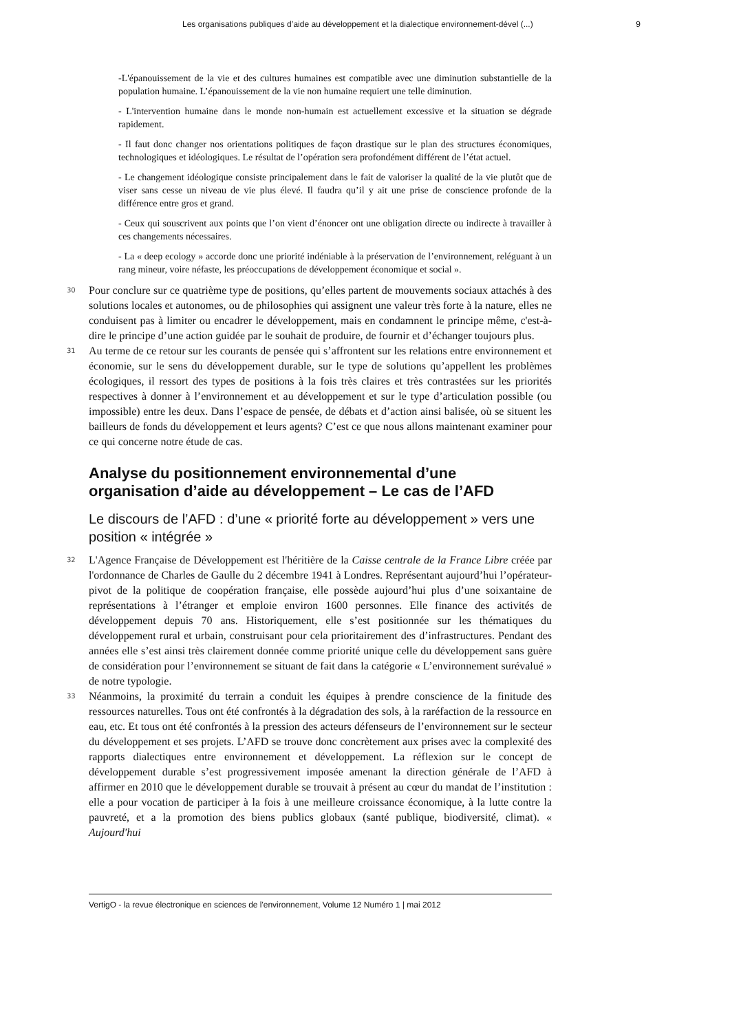Les organisations publiques d’aide au développement et la dialectique environnement-dével (...) 9
-L'épanouissement de la vie et des cultures humaines est compatible avec une diminution substantielle de la population humaine. L’épanouissement de la vie non humaine requiert une telle diminution.
- L'intervention humaine dans le monde non-humain est actuellement excessive et la situation se dégrade rapidement.
- Il faut donc changer nos orientations politiques de façon drastique sur le plan des structures économiques, technologiques et idéologiques. Le résultat de l’opération sera profondément différent de l’état actuel.
- Le changement idéologique consiste principalement dans le fait de valoriser la qualité de la vie plutôt que de viser sans cesse un niveau de vie plus élevé. Il faudra qu’il y ait une prise de conscience profonde de la différence entre gros et grand.
- Ceux qui souscrivent aux points que l’on vient d’énoncer ont une obligation directe ou indirecte à travailler à ces changements nécessaires.
- La « deep ecology » accorde donc une priorité indéniable à la préservation de l’environnement, reléguant à un rang mineur, voire néfaste, les préoccupations de développement économique et social ».
30
Pour conclure sur ce quatrième type de positions, qu’elles partent de mouvements sociaux attachés à des solutions locales et autonomes, ou de philosophies qui assignent une valeur très forte à la nature, elles ne conduisent pas à limiter ou encadrer le développement, mais en condamnent le principe même, c'est-à-dire le principe d’une action guidée par le souhait de produire, de fournir et d’échanger toujours plus.
31
Au terme de ce retour sur les courants de pensée qui s’affrontent sur les relations entre environnement et économie, sur le sens du développement durable, sur le type de solutions qu’appellent les problèmes écologiques, il ressort des types de positions à la fois très claires et très contrastées sur les priorités respectives à donner à l’environnement et au développement et sur le type d’articulation possible (ou impossible) entre les deux. Dans l’espace de pensée, de débats et d’action ainsi balisée, où se situent les bailleurs de fonds du développement et leurs agents? C’est ce que nous allons maintenant examiner pour ce qui concerne notre étude de cas.
Analyse du positionnement environnemental d’une organisation d’aide au développement – Le cas de l’AFD
Le discours de l’AFD : d’une « priorité forte au développement » vers une position « intégrée »
32
L'Agence Française de Développement est l'héritière de la Caisse centrale de la France Libre créée par l'ordonnance de Charles de Gaulle du 2 décembre 1941 à Londres. Représentant aujourd’hui l’opérateur-pivot de la politique de coopération française, elle possède aujourd’hui plus d’une soixantaine de représentations à l’étranger et emploie environ 1600 personnes. Elle finance des activités de développement depuis 70 ans. Historiquement, elle s’est positionnée sur les thématiques du développement rural et urbain, construisant pour cela prioritairement des d’infrastructures. Pendant des années elle s’est ainsi très clairement donnée comme priorité unique celle du développement sans guère de considération pour l’environnement se situant de fait dans la catégorie « L’environnement surévalué » de notre typologie.
33
Néanmoins, la proximité du terrain a conduit les équipes à prendre conscience de la finitude des ressources naturelles. Tous ont été confrontés à la dégradation des sols, à la raréfaction de la ressource en eau, etc. Et tous ont été confrontés à la pression des acteurs défenseurs de l’environnement sur le secteur du développement et ses projets. L’AFD se trouve donc concrètement aux prises avec la complexité des rapports dialectiques entre environnement et développement. La réflexion sur le concept de développement durable s’est progressivement imposée amenant la direction générale de l’AFD à affirmer en 2010 que le développement durable se trouvait à présent au cœur du mandat de l’institution : elle a pour vocation de participer à la fois à une meilleure croissance économique, à la lutte contre la pauvreté, et a la promotion des biens publics globaux (santé publique, biodiversité, climat). « Aujourd'hui
VertigO - la revue électronique en sciences de l'environnement, Volume 12 Numéro 1 | mai 2012